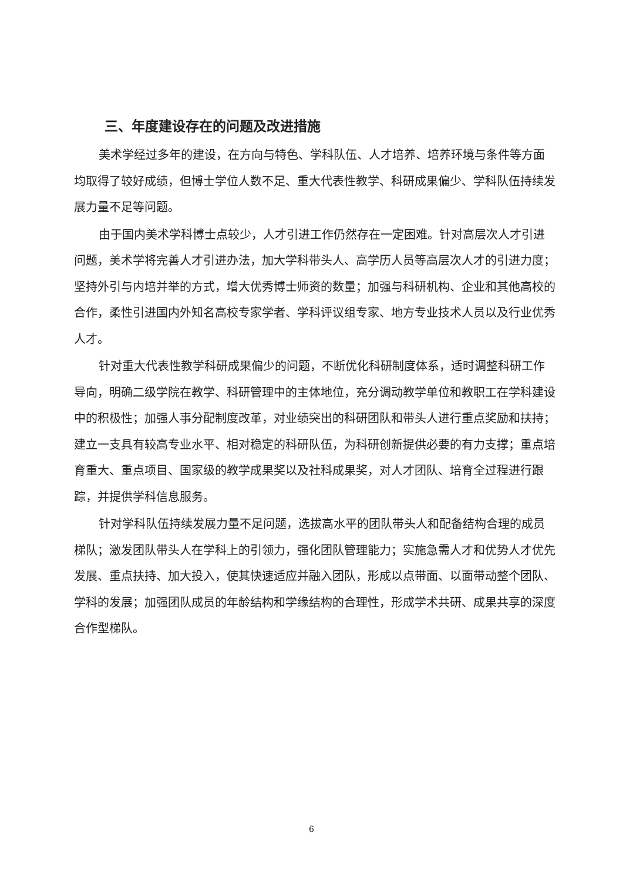三、年度建设存在的问题及改进措施
美术学经过多年的建设，在方向与特色、学科队伍、人才培养、培养环境与条件等方面均取得了较好成绩，但博士学位人数不足、重大代表性教学、科研成果偏少、学科队伍持续发展力量不足等问题。
由于国内美术学科博士点较少，人才引进工作仍然存在一定困难。针对高层次人才引进问题，美术学将完善人才引进办法，加大学科带头人、高学历人员等高层次人才的引进力度；坚持外引与内培并举的方式，增大优秀博士师资的数量；加强与科研机构、企业和其他高校的合作，柔性引进国内外知名高校专家学者、学科评议组专家、地方专业技术人员以及行业优秀人才。
针对重大代表性教学科研成果偏少的问题，不断优化科研制度体系，适时调整科研工作导向，明确二级学院在教学、科研管理中的主体地位，充分调动教学单位和教职工在学科建设中的积极性；加强人事分配制度改革，对业绩突出的科研团队和带头人进行重点奖励和扶持；建立一支具有较高专业水平、相对稳定的科研队伍，为科研创新提供必要的有力支撑；重点培育重大、重点项目、国家级的教学成果奖以及社科成果奖，对人才团队、培育全过程进行跟踪，并提供学科信息服务。
针对学科队伍持续发展力量不足问题，选拔高水平的团队带头人和配备结构合理的成员梯队；激发团队带头人在学科上的引领力，强化团队管理能力；实施急需人才和优势人才优先发展、重点扶持、加大投入，使其快速适应并融入团队，形成以点带面、以面带动整个团队、学科的发展；加强团队成员的年龄结构和学缘结构的合理性，形成学术共研、成果共享的深度合作型梯队。
6